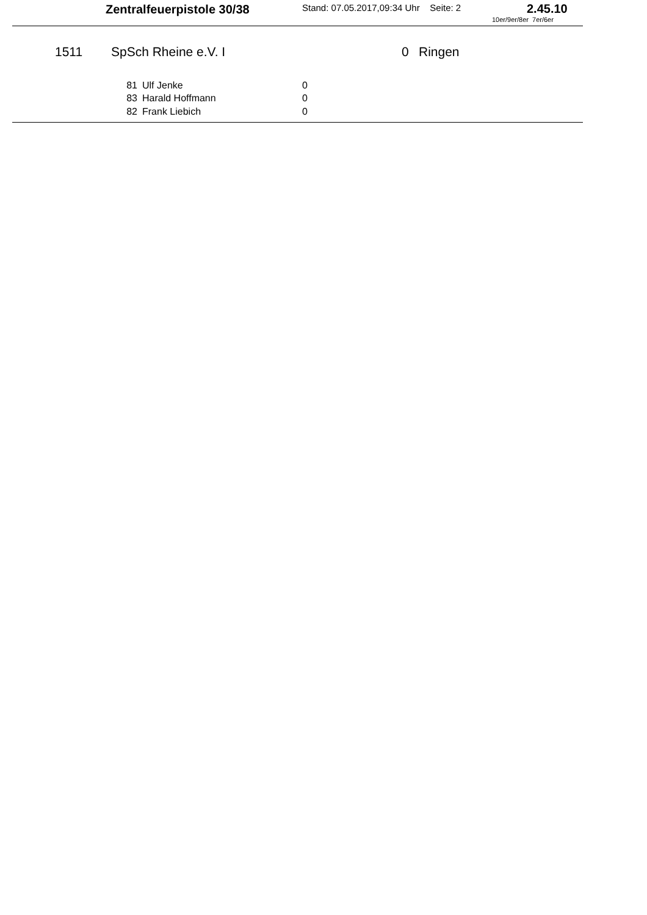Zentralfeuerpistole 30/38 Stand: 07.05.2017,09:34 Uhr Seite: 2 2.45.10
10er/9er/8er 7er/6er
1511 SpSch Rheine e.V. I 0 Ringen
| 81 | Ulf Jenke | 0 |
| 83 | Harald Hoffmann | 0 |
| 82 | Frank Liebich | 0 |